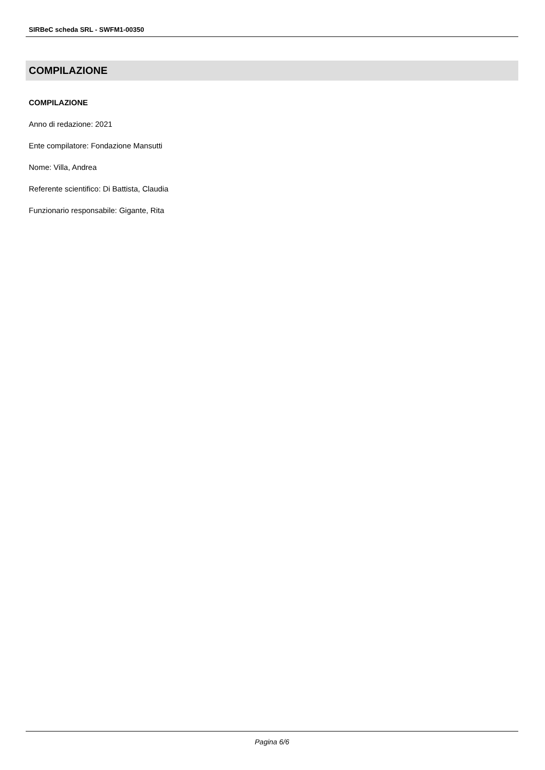SIRBeC scheda SRL - SWFM1-00350
COMPILAZIONE
COMPILAZIONE
Anno di redazione: 2021
Ente compilatore: Fondazione Mansutti
Nome: Villa, Andrea
Referente scientifico: Di Battista, Claudia
Funzionario responsabile: Gigante, Rita
Pagina 6/6